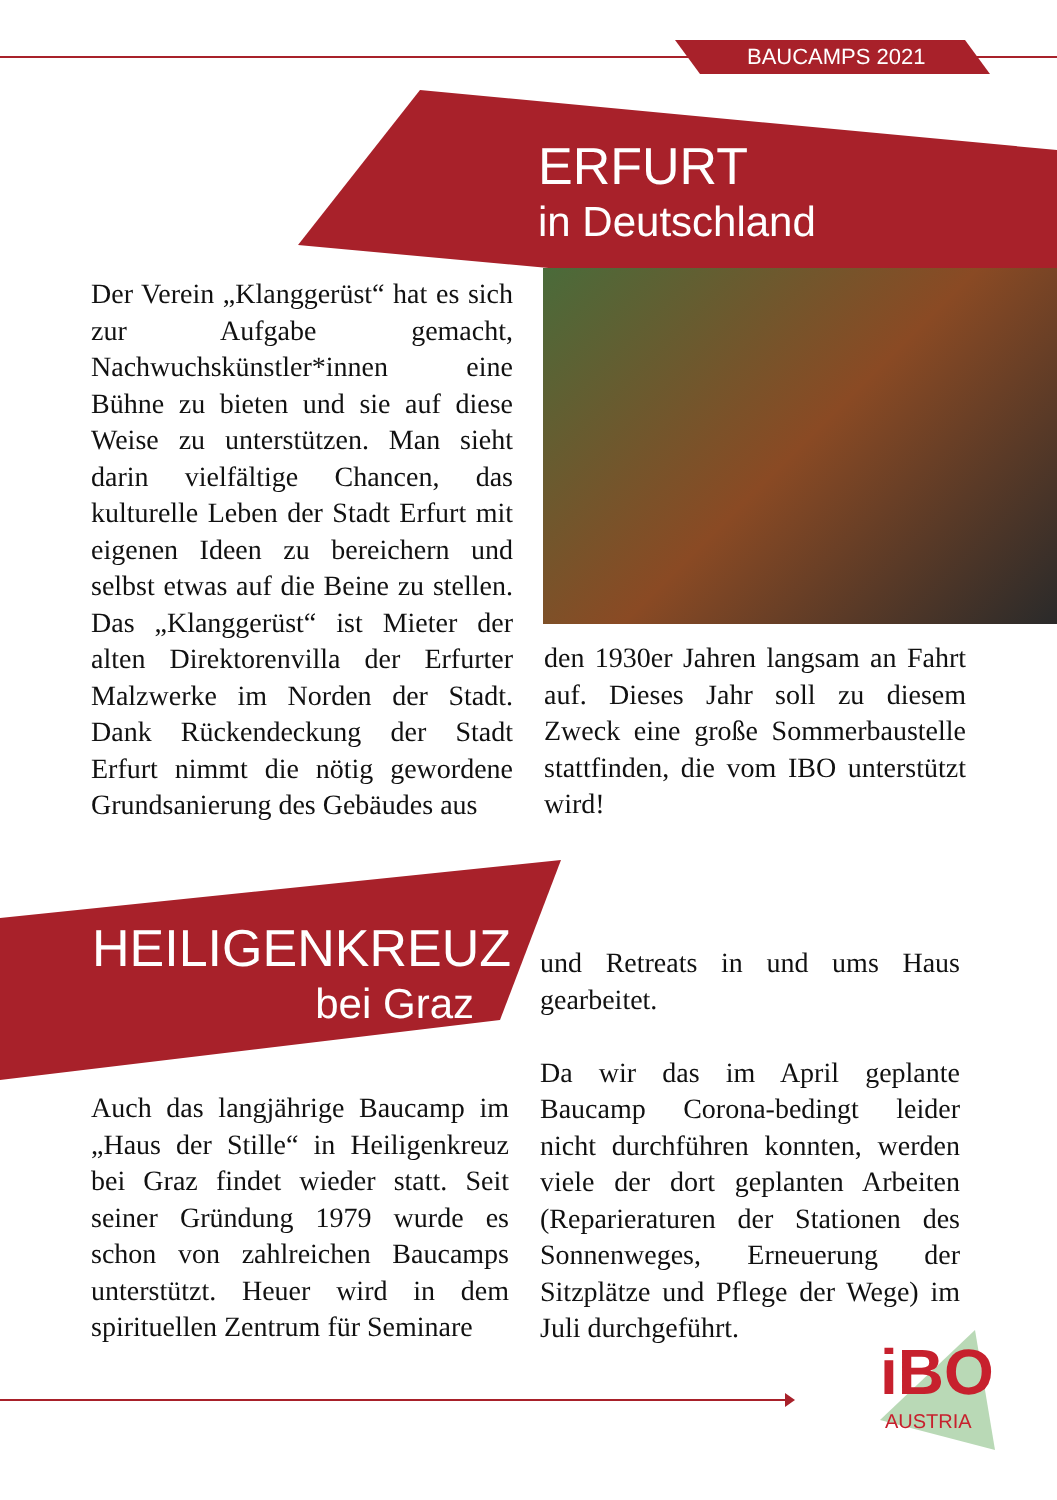BAUCAMPS 2021
ERFURT
in Deutschland
Der Verein „Klanggerüst“ hat es sich zur Aufgabe gemacht, Nachwuchskünstler*innen eine Bühne zu bieten und sie auf diese Weise zu unterstützen. Man sieht darin vielfältige Chancen, das kulturelle Leben der Stadt Erfurt mit eigenen Ideen zu bereichern und selbst etwas auf die Beine zu stellen. Das „Klanggerüst“ ist Mieter der alten Direktorenvilla der Erfurter Malzwerke im Norden der Stadt. Dank Rückendeckung der Stadt Erfurt nimmt die nötig gewordene Grundsanierung des Gebäudes aus
den 1930er Jahren langsam an Fahrt auf. Dieses Jahr soll zu diesem Zweck eine große Sommerbaustelle stattfinden, die vom IBO unterstützt wird!
HEILIGENKREUZ
bei Graz
Auch das langjährige Baucamp im „Haus der Stille“ in Heiligenkreuz bei Graz findet wieder statt. Seit seiner Gründung 1979 wurde es schon von zahlreichen Baucamps unterstützt. Heuer wird in dem spirituellen Zentrum für Seminare
und Retreats in und ums Haus gearbeitet.
Da wir das im April geplante Baucamp Corona-bedingt leider nicht durchführen konnten, werden viele der dort geplanten Arbeiten (Reparieraturen der Stationen des Sonnenweges, Erneuerung der Sitzplätze und Pflege der Wege) im Juli durchgeführt.
iBO
AUSTRIA